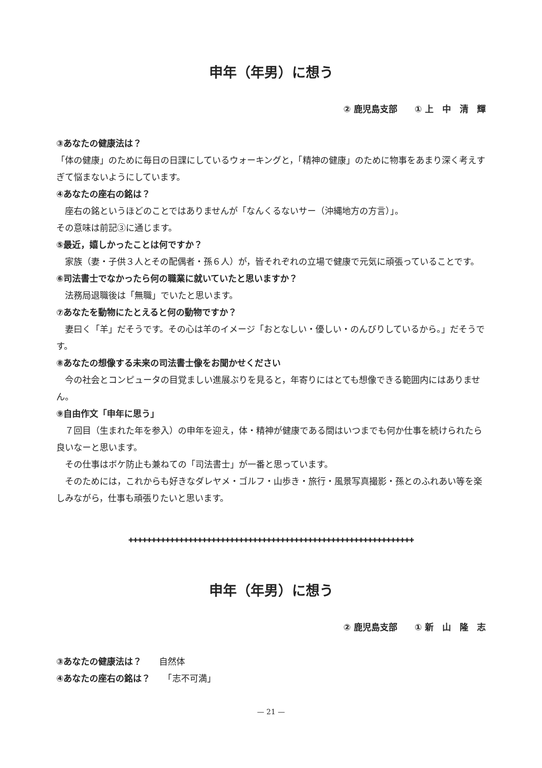申年（年男）に想う
② 鹿児島支部　　① 上　中　清　輝
③あなたの健康法は？
「体の健康」のために毎日の日課にしているウォーキングと，「精神の健康」のために物事をあまり深く考えすぎて悩まないようにしています。
④あなたの座右の銘は？
　座右の銘というほどのことではありませんが「なんくるないサー（沖縄地方の方言）」。
その意味は前記③に通じます。
⑤最近，嬉しかったことは何ですか？
　家族（妻・子供３人とその配偶者・孫６人）が，皆それぞれの立場で健康で元気に頑張っていることです。
⑥司法書士でなかったら何の職業に就いていたと思いますか？
　法務局退職後は「無職」でいたと思います。
⑦あなたを動物にたとえると何の動物ですか？
　妻曰く「羊」だそうです。その心は羊のイメージ「おとなしい・優しい・のんびりしているから。」だそうです。
⑧あなたの想像する未来の司法書士像をお聞かせください
　今の社会とコンピュータの目覚ましい進展ぶりを見ると，年寄りにはとても想像できる範囲内にはありません。
⑨自由作文「申年に思う」
　７回目（生まれた年を参入）の申年を迎え，体・精神が健康である間はいつまでも何か仕事を続けられたら良いなーと思います。
　その仕事はボケ防止も兼ねての「司法書士」が一番と思っています。
　そのためには，これからも好きなダレヤメ・ゴルフ・山歩き・旅行・風景写真撮影・孫とのふれあい等を楽しみながら，仕事も頑張りたいと思います。
✚✚✚✚✚✚✚✚✚✚✚✚✚✚✚✚✚✚✚✚✚✚✚✚✚✚✚✚✚✚✚✚✚✚✚✚✚✚✚✚✚✚✚✚✚✚✚✚✚✚✚✚✚✚✚✚✚✚✚✚✚✚
申年（年男）に想う
② 鹿児島支部　　① 新　山　隆　志
③あなたの健康法は？　　自然体
④あなたの座右の銘は？　　「志不可満」
— 21 —